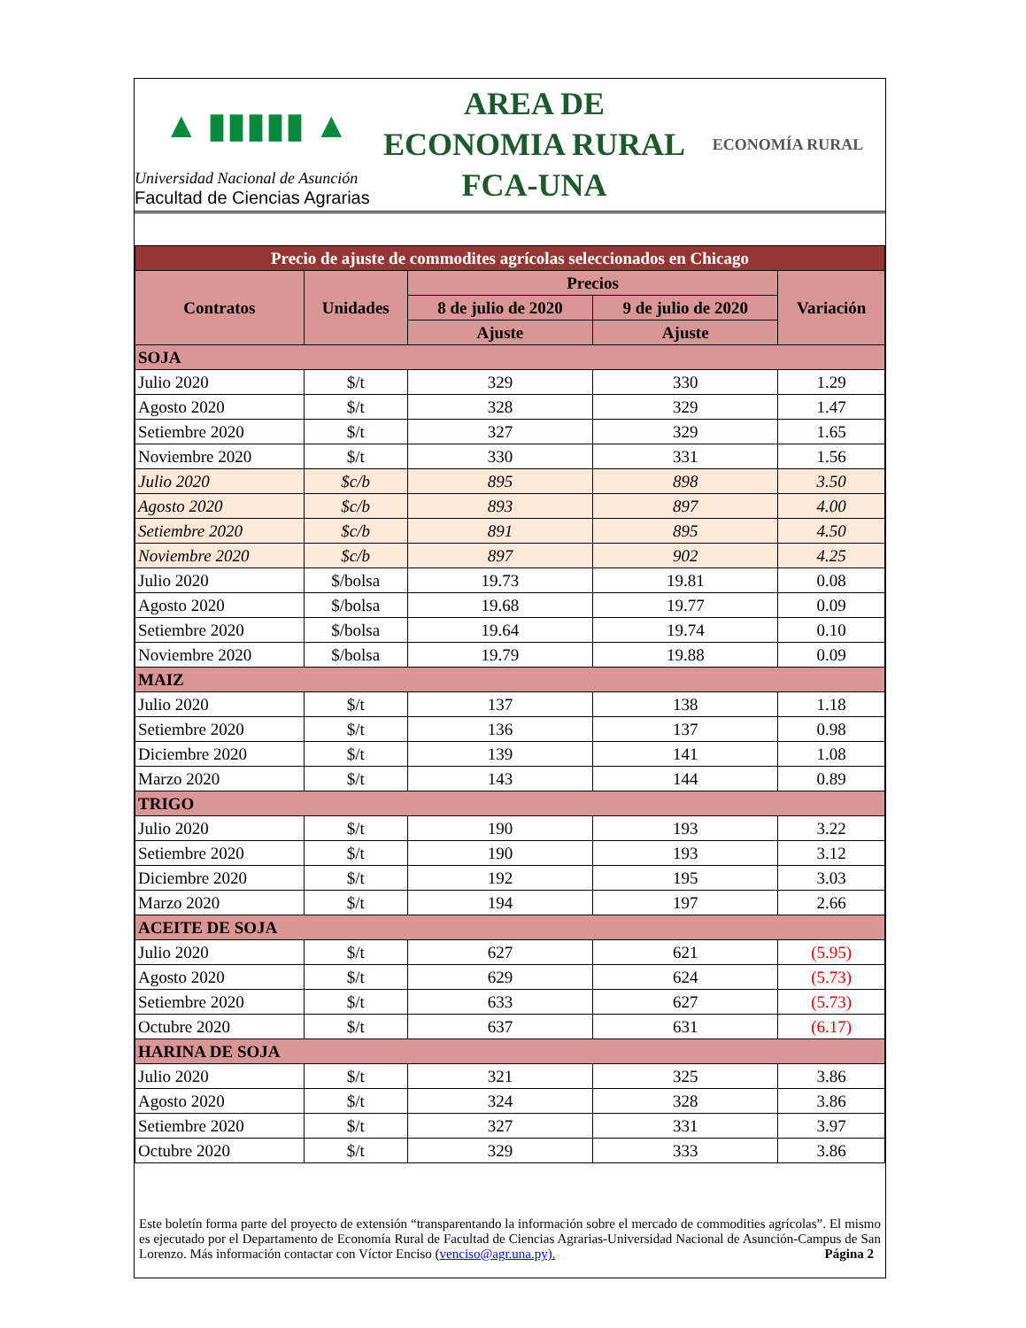▲ ▮▮▮▮▮ ▲
Universidad Nacional de Asunción
Facultad de Ciencias Agrarias
AREA DE
ECONOMIA RURAL
FCA-UNA
ECONOMÍA RURAL
| Precio de ajuste de commodites agrícolas seleccionados en Chicago | | | | |
| Contratos | Unidades | Precios | | Variación |
| | | 8 de julio de 2020 | 9 de julio de 2020 | |
| | | Ajuste | Ajuste | |
| SOJA | | | | |
| Julio 2020 | $/t | 329 | 330 | 1.29 |
| Agosto 2020 | $/t | 328 | 329 | 1.47 |
| Setiembre 2020 | $/t | 327 | 329 | 1.65 |
| Noviembre 2020 | $/t | 330 | 331 | 1.56 |
| Julio 2020 | $c/b | 895 | 898 | 3.50 |
| Agosto 2020 | $c/b | 893 | 897 | 4.00 |
| Setiembre 2020 | $c/b | 891 | 895 | 4.50 |
| Noviembre 2020 | $c/b | 897 | 902 | 4.25 |
| Julio 2020 | $/bolsa | 19.73 | 19.81 | 0.08 |
| Agosto 2020 | $/bolsa | 19.68 | 19.77 | 0.09 |
| Setiembre 2020 | $/bolsa | 19.64 | 19.74 | 0.10 |
| Noviembre 2020 | $/bolsa | 19.79 | 19.88 | 0.09 |
| MAIZ | | | | |
| Julio 2020 | $/t | 137 | 138 | 1.18 |
| Setiembre 2020 | $/t | 136 | 137 | 0.98 |
| Diciembre 2020 | $/t | 139 | 141 | 1.08 |
| Marzo 2020 | $/t | 143 | 144 | 0.89 |
| TRIGO | | | | |
| Julio 2020 | $/t | 190 | 193 | 3.22 |
| Setiembre 2020 | $/t | 190 | 193 | 3.12 |
| Diciembre 2020 | $/t | 192 | 195 | 3.03 |
| Marzo 2020 | $/t | 194 | 197 | 2.66 |
| ACEITE DE SOJA | | | | |
| Julio 2020 | $/t | 627 | 621 | (5.95) |
| Agosto 2020 | $/t | 629 | 624 | (5.73) |
| Setiembre 2020 | $/t | 633 | 627 | (5.73) |
| Octubre 2020 | $/t | 637 | 631 | (6.17) |
| HARINA DE SOJA | | | | |
| Julio 2020 | $/t | 321 | 325 | 3.86 |
| Agosto 2020 | $/t | 324 | 328 | 3.86 |
| Setiembre 2020 | $/t | 327 | 331 | 3.97 |
| Octubre 2020 | $/t | 329 | 333 | 3.86 |
Este boletín forma parte del proyecto de extensión “transparentando la información sobre el mercado de commodities agrícolas”. El mismo es ejecutado por el Departamento de Economía Rural de Facultad de Ciencias Agrarias-Universidad Nacional de Asunción-Campus de San Lorenzo. Más información contactar con Víctor Enciso (venciso@agr.una.py). Página 2